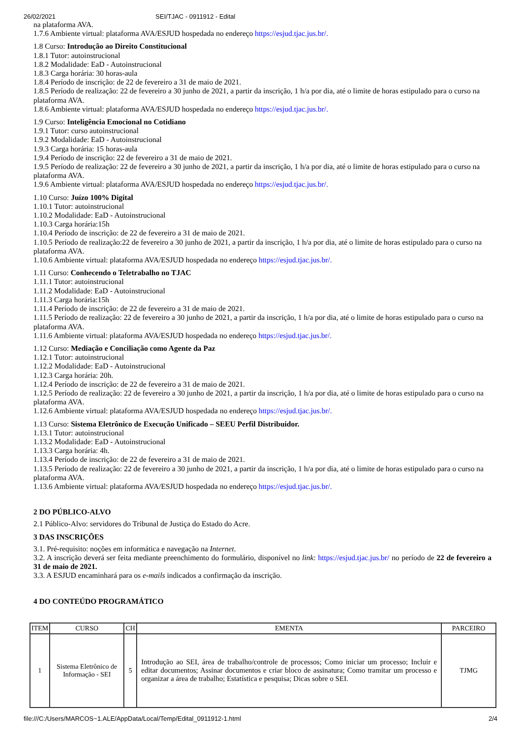26/02/2021 SEI/TJAC - 0911912 - Edital
na plataforma AVA.
1.7.6 Ambiente virtual: plataforma AVA/ESJUD hospedada no endereço https://esjud.tjac.jus.br/.
1.8 Curso: Introdução ao Direito Constitucional
1.8.1 Tutor: autoinstrucional
1.8.2 Modalidade: EaD - Autoinstrucional
1.8.3 Carga horária: 30 horas-aula
1.8.4 Período de inscrição: de 22 de fevereiro a 31 de maio de 2021.
1.8.5 Período de realização: 22 de fevereiro a 30 junho de 2021, a partir da inscrição, 1 h/a por dia, até o limite de horas estipulado para o curso na plataforma AVA.
1.8.6 Ambiente virtual: plataforma AVA/ESJUD hospedada no endereço https://esjud.tjac.jus.br/.
1.9 Curso: Inteligência Emocional no Cotidiano
1.9.1 Tutor: curso autoinstrucional
1.9.2 Modalidade: EaD - Autoinstrucional
1.9.3 Carga horária: 15 horas-aula
1.9.4 Período de inscrição: 22 de fevereiro a 31 de maio de 2021.
1.9.5 Período de realização: 22 de fevereiro a 30 junho de 2021, a partir da inscrição, 1 h/a por dia, até o limite de horas estipulado para o curso na plataforma AVA.
1.9.6 Ambiente virtual: plataforma AVA/ESJUD hospedada no endereço https://esjud.tjac.jus.br/.
1.10 Curso: Juízo 100% Digital
1.10.1 Tutor: autoinstrucional
1.10.2 Modalidade: EaD - Autoinstrucional
1.10.3 Carga horária:15h
1.10.4 Período de inscrição: de 22 de fevereiro a 31 de maio de 2021.
1.10.5 Período de realização:22 de fevereiro a 30 junho de 2021, a partir da inscrição, 1 h/a por dia, até o limite de horas estipulado para o curso na plataforma AVA.
1.10.6 Ambiente virtual: plataforma AVA/ESJUD hospedada no endereço https://esjud.tjac.jus.br/.
1.11 Curso: Conhecendo o Teletrabalho no TJAC
1.11.1 Tutor: autoinstrucional
1.11.2 Modalidade: EaD - Autoinstrucional
1.11.3 Carga horária:15h
1.11.4 Período de inscrição: de 22 de fevereiro a 31 de maio de 2021.
1.11.5 Período de realização: 22 de fevereiro a 30 junho de 2021, a partir da inscrição, 1 h/a por dia, até o limite de horas estipulado para o curso na plataforma AVA.
1.11.6 Ambiente virtual: plataforma AVA/ESJUD hospedada no endereço https://esjud.tjac.jus.br/.
1.12 Curso: Mediação e Conciliação como Agente da Paz
1.12.1 Tutor: autoinstrucional
1.12.2 Modalidade: EaD - Autoinstrucional
1.12.3 Carga horária: 20h.
1.12.4 Período de inscrição: de 22 de fevereiro a 31 de maio de 2021.
1.12.5 Período de realização: 22 de fevereiro a 30 junho de 2021, a partir da inscrição, 1 h/a por dia, até o limite de horas estipulado para o curso na plataforma AVA.
1.12.6 Ambiente virtual: plataforma AVA/ESJUD hospedada no endereço https://esjud.tjac.jus.br/.
1.13 Curso: Sistema Eletrônico de Execução Unificado – SEEU Perfil Distribuidor.
1.13.1 Tutor: autoinstrucional
1.13.2 Modalidade: EaD - Autoinstrucional
1.13.3 Carga horária: 4h.
1.13.4 Período de inscrição: de 22 de fevereiro a 31 de maio de 2021.
1.13.5 Período de realização: 22 de fevereiro a 30 junho de 2021, a partir da inscrição, 1 h/a por dia, até o limite de horas estipulado para o curso na plataforma AVA.
1.13.6 Ambiente virtual: plataforma AVA/ESJUD hospedada no endereço https://esjud.tjac.jus.br/.
2 DO PÚBLICO-ALVO
2.1 Público-Alvo: servidores do Tribunal de Justiça do Estado do Acre.
3 DAS INSCRIÇÕES
3.1. Pré-requisito: noções em informática e navegação na Internet.
3.2. A inscrição deverá ser feita mediante preenchimento do formulário, disponível no link: https://esjud.tjac.jus.br/ no período de 22 de fevereiro a 31 de maio de 2021.
3.3. A ESJUD encaminhará para os e-mails indicados a confirmação da inscrição.
4 DO CONTEÚDO PROGRAMÁTICO
| ITEM | CURSO | CH | EMENTA | PARCEIRO |
| --- | --- | --- | --- | --- |
| 1 | Sistema Eletrônico de Informação - SEI | 5 | Introdução ao SEI, área de trabalho/controle de processos; Como iniciar um processo; Incluir e editar documentos; Assinar documentos e criar bloco de assinatura; Como tramitar um processo e organizar a área de trabalho; Estatística e pesquisa; Dicas sobre o SEI. | TJMG |
file:///C:/Users/MARCOS~1.ALE/AppData/Local/Temp/Edital_0911912-1.html 2/4